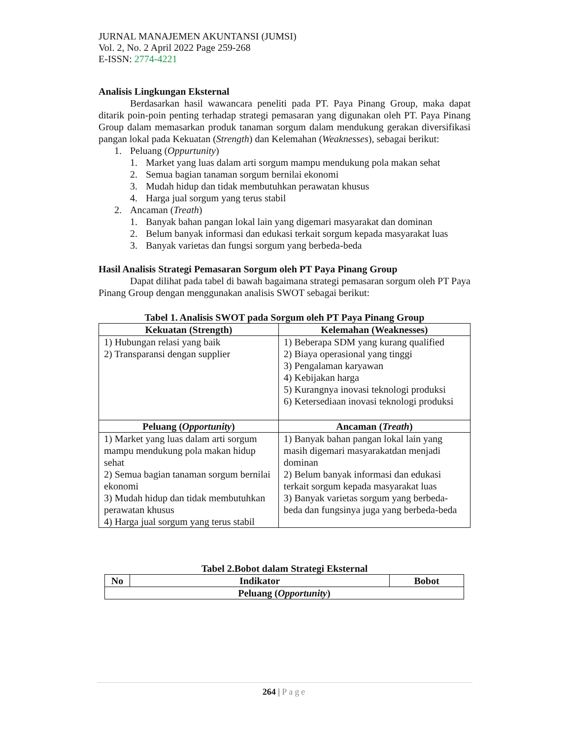JURNAL MANAJEMEN AKUNTANSI (JUMSI)
Vol. 2, No. 2 April 2022 Page 259-268
E-ISSN: 2774-4221
Analisis Lingkungan Eksternal
Berdasarkan hasil wawancara peneliti pada PT. Paya Pinang Group, maka dapat ditarik poin-poin penting terhadap strategi pemasaran yang digunakan oleh PT. Paya Pinang Group dalam memasarkan produk tanaman sorgum dalam mendukung gerakan diversifikasi pangan lokal pada Kekuatan (Strength) dan Kelemahan (Weaknesses), sebagai berikut:
1. Peluang (Oppurtunity)
1. Market yang luas dalam arti sorgum mampu mendukung pola makan sehat
2. Semua bagian tanaman sorgum bernilai ekonomi
3. Mudah hidup dan tidak membutuhkan perawatan khusus
4. Harga jual sorgum yang terus stabil
2. Ancaman (Treath)
1. Banyak bahan pangan lokal lain yang digemari masyarakat dan dominan
2. Belum banyak informasi dan edukasi terkait sorgum kepada masyarakat luas
3. Banyak varietas dan fungsi sorgum yang berbeda-beda
Hasil Analisis Strategi Pemasaran Sorgum oleh PT Paya Pinang Group
Dapat dilihat pada tabel di bawah bagaimana strategi pemasaran sorgum oleh PT Paya Pinang Group dengan menggunakan analisis SWOT sebagai berikut:
Tabel 1. Analisis SWOT pada Sorgum oleh PT Paya Pinang Group
| Kekuatan (Strength) | Kelemahan (Weaknesses) |
| --- | --- |
| 1) Hubungan relasi yang baik 2) Transparansi dengan supplier | 1) Beberapa SDM yang kurang qualified 2) Biaya operasional yang tinggi 3) Pengalaman karyawan 4) Kebijakan harga 5) Kurangnya inovasi teknologi produksi 6) Ketersediaan inovasi teknologi produksi |
| Peluang ( Opportunity ) | Ancaman ( Treath ) |
| 1) Market yang luas dalam arti sorgum mampu mendukung pola makan hidup sehat 2) Semua bagian tanaman sorgum bernilai ekonomi 3) Mudah hidup dan tidak membutuhkan perawatan khusus 4) Harga jual sorgum yang terus stabil | 1) Banyak bahan pangan lokal lain yang masih digemari masyarakatdan menjadi dominan 2) Belum banyak informasi dan edukasi terkait sorgum kepada masyarakat luas 3) Banyak varietas sorgum yang berbeda-beda dan fungsinya juga yang berbeda-beda |
Tabel 2.Bobot dalam Strategi Eksternal
| No | Indikator | Bobot |
| --- | --- | --- |
| Peluang ( Opportunity ) | | |
264 | Page